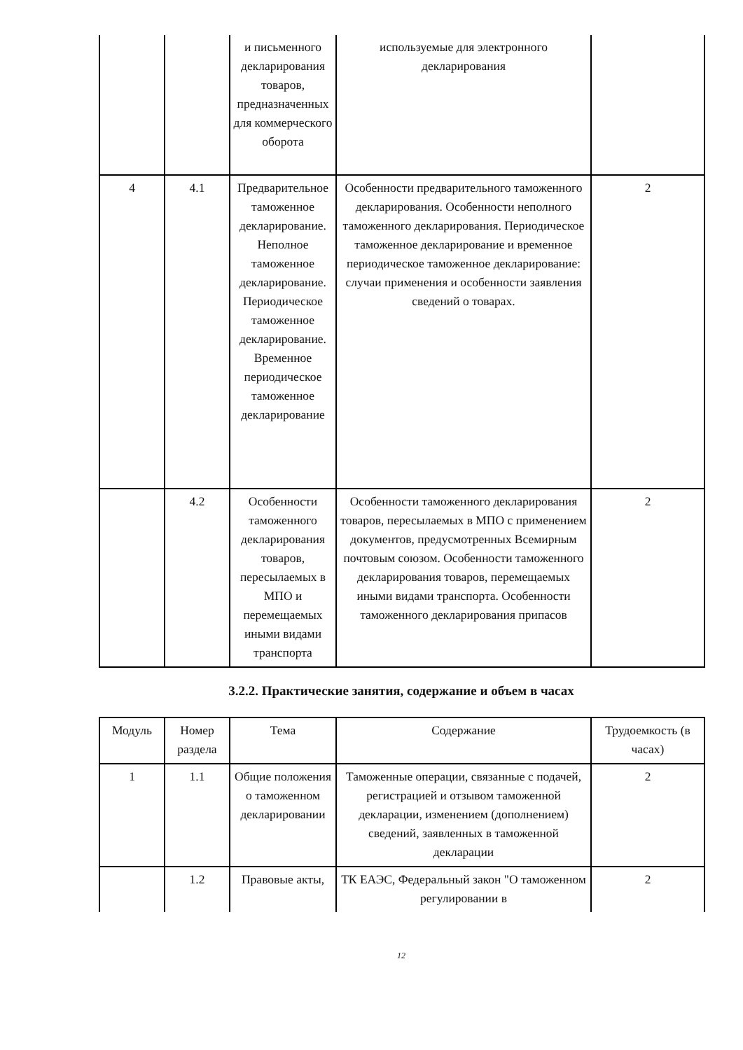| | | и письменного декларирования товаров, предназначенных для коммерческого оборота | используемые для электронного декларирования | |
| 4 | 4.1 | Предварительное таможенное декларирование. Неполное таможенное декларирование. Периодическое таможенное декларирование. Временное периодическое таможенное декларирование | Особенности предварительного таможенного декларирования. Особенности неполного таможенного декларирования. Периодическое таможенное декларирование и временное периодическое таможенное декларирование: случаи применения и особенности заявления сведений о товарах. | 2 |
| | 4.2 | Особенности таможенного декларирования товаров, пересылаемых в МПО и перемещаемых иными видами транспорта | Особенности таможенного декларирования товаров, пересылаемых в МПО с применением документов, предусмотренных Всемирным почтовым союзом. Особенности таможенного декларирования товаров, перемещаемых иными видами транспорта. Особенности таможенного декларирования припасов | 2 |
3.2.2. Практические занятия, содержание и объем в часах
| Модуль | Номер раздела | Тема | Содержание | Трудоемкость (в часах) |
| --- | --- | --- | --- | --- |
| 1 | 1.1 | Общие положения о таможенном декларировании | Таможенные операции, связанные с подачей, регистрацией и отзывом таможенной декларации, изменением (дополнением) сведений, заявленных в таможенной декларации | 2 |
| | 1.2 | Правовые акты, | ТК ЕАЭС, Федеральный закон "О таможенном регулировании в | 2 |
12